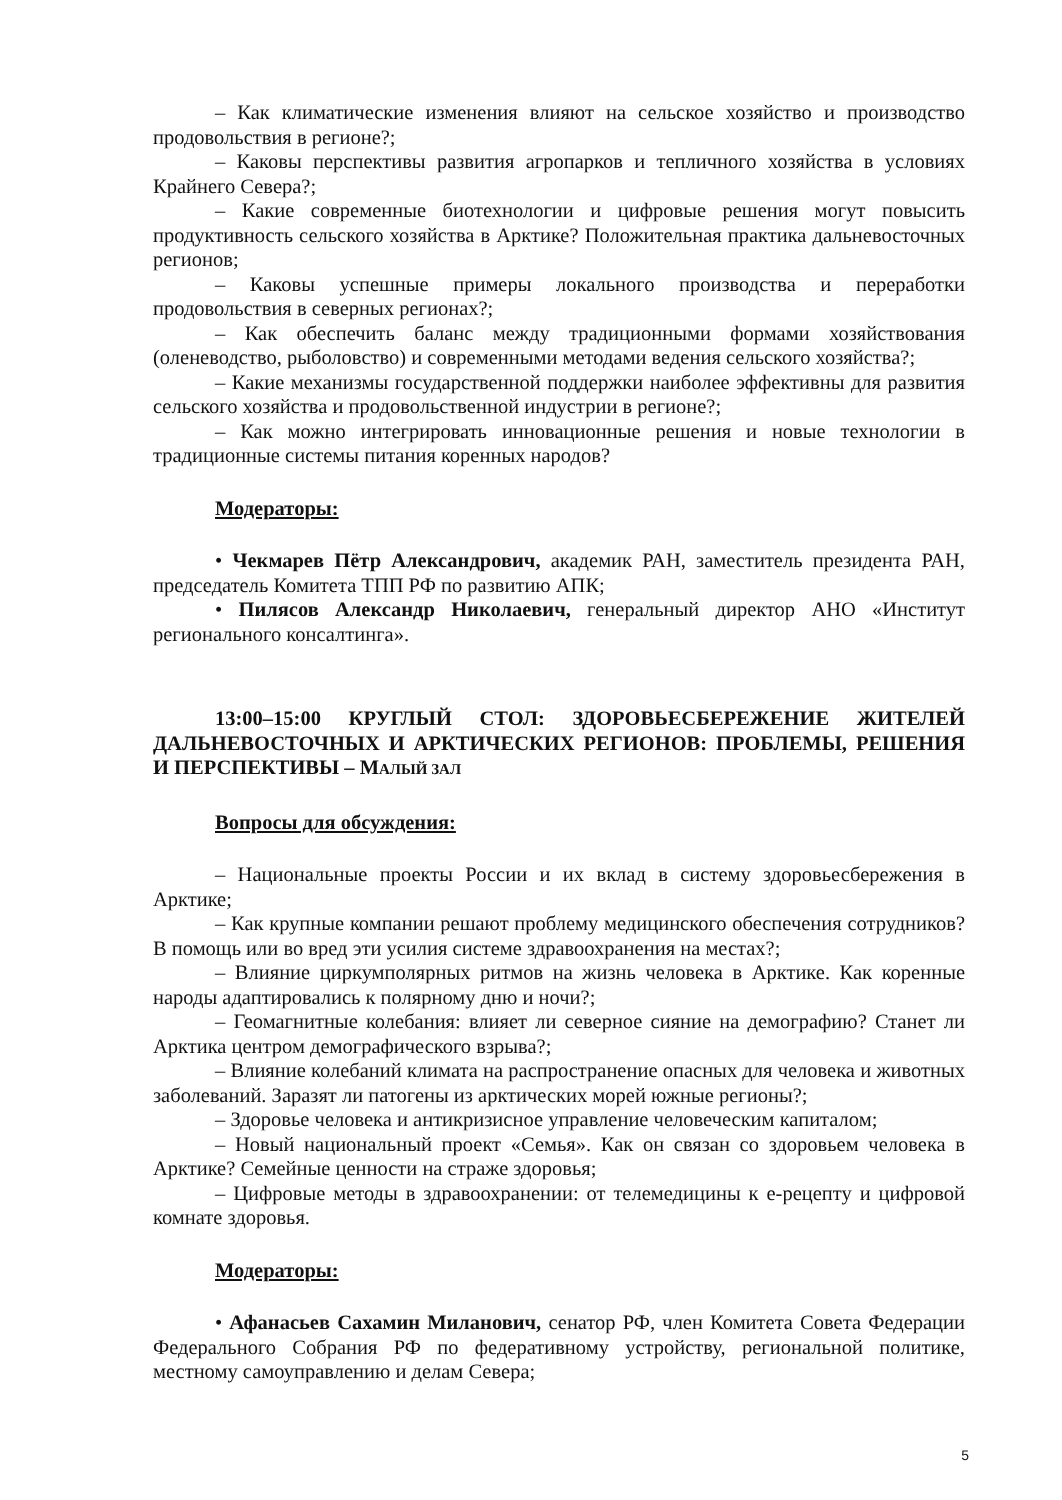– Как климатические изменения влияют на сельское хозяйство и производство продовольствия в регионе?;
– Каковы перспективы развития агропарков и тепличного хозяйства в условиях Крайнего Севера?;
– Какие современные биотехнологии и цифровые решения могут повысить продуктивность сельского хозяйства в Арктике? Положительная практика дальневосточных регионов;
– Каковы успешные примеры локального производства и переработки продовольствия в северных регионах?;
– Как обеспечить баланс между традиционными формами хозяйствования (оленеводство, рыболовство) и современными методами ведения сельского хозяйства?;
– Какие механизмы государственной поддержки наиболее эффективны для развития сельского хозяйства и продовольственной индустрии в регионе?;
– Как можно интегрировать инновационные решения и новые технологии в традиционные системы питания коренных народов?
Модераторы:
• Чекмарев Пётр Александрович, академик РАН, заместитель президента РАН, председатель Комитета ТПП РФ по развитию АПК;
• Пилясов Александр Николаевич, генеральный директор АНО «Институт регионального консалтинга».
13:00–15:00 КРУГЛЫЙ СТОЛ: ЗДОРОВЬЕСБЕРЕЖЕНИЕ ЖИТЕЛЕЙ ДАЛЬНЕВОСТОЧНЫХ И АРКТИЧЕСКИХ РЕГИОНОВ: ПРОБЛЕМЫ, РЕШЕНИЯ И ПЕРСПЕКТИВЫ – МАЛЫЙ ЗАЛ
Вопросы для обсуждения:
– Национальные проекты России и их вклад в систему здоровьесбережения в Арктике;
– Как крупные компании решают проблему медицинского обеспечения сотрудников? В помощь или во вред эти усилия системе здравоохранения на местах?;
– Влияние циркумполярных ритмов на жизнь человека в Арктике. Как коренные народы адаптировались к полярному дню и ночи?;
– Геомагнитные колебания: влияет ли северное сияние на демографию? Станет ли Арктика центром демографического взрыва?;
– Влияние колебаний климата на распространение опасных для человека и животных заболеваний. Заразят ли патогены из арктических морей южные регионы?;
– Здоровье человека и антикризисное управление человеческим капиталом;
– Новый национальный проект «Семья». Как он связан со здоровьем человека в Арктике? Семейные ценности на страже здоровья;
– Цифровые методы в здравоохранении: от телемедицины к е-рецепту и цифровой комнате здоровья.
Модераторы:
• Афанасьев Сахамин Миланович, сенатор РФ, член Комитета Совета Федерации Федерального Собрания РФ по федеративному устройству, региональной политике, местному самоуправлению и делам Севера;
5